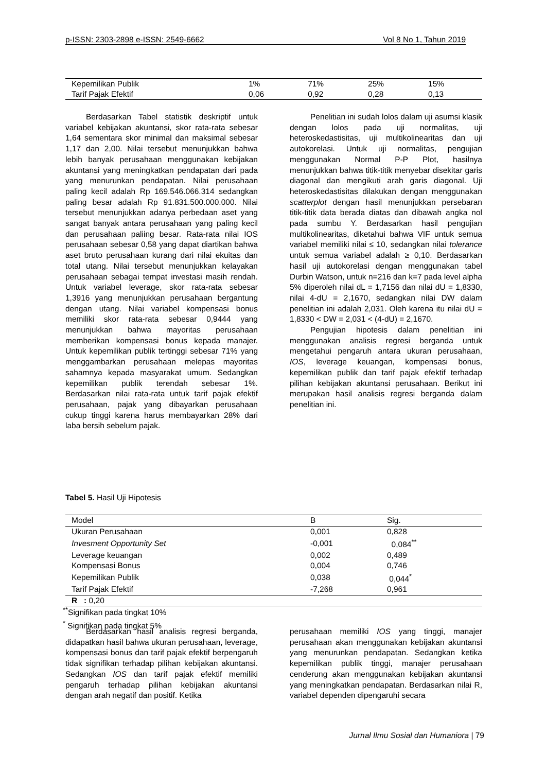p-ISSN: 2303-2898 e-ISSN: 2549-6662 Vol 8 No 1, Tahun 2019
| Kepemilikan Publik | 1% | 71% | 25% | 15% |
| Tarif Pajak Efektif | 0,06 | 0,92 | 0,28 | 0,13 |
Berdasarkan Tabel statistik deskriptif untuk variabel kebijakan akuntansi, skor rata-rata sebesar 1,64 sementara skor minimal dan maksimal sebesar 1,17 dan 2,00. Nilai tersebut menunjukkan bahwa lebih banyak perusahaan menggunakan kebijakan akuntansi yang meningkatkan pendapatan dari pada yang menurunkan pendapatan. Nilai perusahaan paling kecil adalah Rp 169.546.066.314 sedangkan paling besar adalah Rp 91.831.500.000.000. Nilai tersebut menunjukkan adanya perbedaan aset yang sangat banyak antara perusahaan yang paling kecil dan perusahaan paliing besar. Rata-rata nilai IOS perusahaan sebesar 0,58 yang dapat diartikan bahwa aset bruto perusahaan kurang dari nilai ekuitas dan total utang. Nilai tersebut menunjukkan kelayakan perusahaan sebagai tempat investasi masih rendah. Untuk variabel leverage, skor rata-rata sebesar 1,3916 yang menunjukkan perusahaan bergantung dengan utang. Nilai variabel kompensasi bonus memiliki skor rata-rata sebesar 0,9444 yang menunjukkan bahwa mayoritas perusahaan memberikan kompensasi bonus kepada manajer. Untuk kepemilikan publik tertinggi sebesar 71% yang menggambarkan perusahaan melepas mayoritas sahamnya kepada masyarakat umum. Sedangkan kepemilikan publik terendah sebesar 1%. Berdasarkan nilai rata-rata untuk tarif pajak efektif perusahaan, pajak yang dibayarkan perusahaan cukup tinggi karena harus membayarkan 28% dari laba bersih sebelum pajak.
Penelitian ini sudah lolos dalam uji asumsi klasik dengan lolos pada uji normalitas, uji heteroskedastisitas, uji multikolinearitas dan uji autokorelasi. Untuk uji normalitas, pengujian menggunakan Normal P-P Plot, hasilnya menunjukkan bahwa titik-titik menyebar disekitar garis diagonal dan mengikuti arah garis diagonal. Uji heteroskedastisitas dilakukan dengan menggunakan scatterplot dengan hasil menunjukkan persebaran titik-titik data berada diatas dan dibawah angka nol pada sumbu Y. Berdasarkan hasil pengujian multikolinearitas, diketahui bahwa VIF untuk semua variabel memiliki nilai ≤ 10, sedangkan nilai tolerance untuk semua variabel adalah ≥ 0,10. Berdasarkan hasil uji autokorelasi dengan menggunakan tabel Durbin Watson, untuk n=216 dan k=7 pada level alpha 5% diperoleh nilai dL = 1,7156 dan nilai dU = 1,8330, nilai 4-dU = 2,1670, sedangkan nilai DW dalam penelitian ini adalah 2,031. Oleh karena itu nilai dU = 1,8330 < DW = 2,031 < (4-dU) = 2,1670.
Pengujian hipotesis dalam penelitian ini menggunakan analisis regresi berganda untuk mengetahui pengaruh antara ukuran perusahaan, IOS, leverage keuangan, kompensasi bonus, kepemilikan publik dan tarif pajak efektif terhadap pilihan kebijakan akuntansi perusahaan. Berikut ini merupakan hasil analisis regresi berganda dalam penelitian ini.
Tabel 5. Hasil Uji Hipotesis
| Model | B | Sig. |
| --- | --- | --- |
| Ukuran Perusahaan | 0,001 | 0,828 |
| Invesment Opportunity Set | -0,001 | 0,084<sup>**</sup> |
| Leverage keuangan | 0,002 | 0,489 |
| Kompensasi Bonus | 0,004 | 0,746 |
| Kepemilikan Publik | 0,038 | 0,044<sup>*</sup> |
| Tarif Pajak Efektif | -7,268 | 0,961 |
| R : 0,20 | | |
<sup>**</sup> Signifikan pada tingkat 10%
<sup>*</sup> Signifikan pada tingkat 5%
Berdasarkan hasil analisis regresi berganda, didapatkan hasil bahwa ukuran perusahaan, leverage, kompensasi bonus dan tarif pajak efektif berpengaruh tidak signifikan terhadap pilihan kebijakan akuntansi. Sedangkan IOS dan tarif pajak efektif memiliki pengaruh terhadap pilihan kebijakan akuntansi dengan arah negatif dan positif. Ketika
perusahaan memiliki IOS yang tinggi, manajer perusahaan akan menggunakan kebijakan akuntansi yang menurunkan pendapatan. Sedangkan ketika kepemilikan publik tinggi, manajer perusahaan cenderung akan menggunakan kebijakan akuntansi yang meningkatkan pendapatan. Berdasarkan nilai R, variabel dependen dipengaruhi secara
Jurnal Ilmu Sosial dan Humaniora | 79